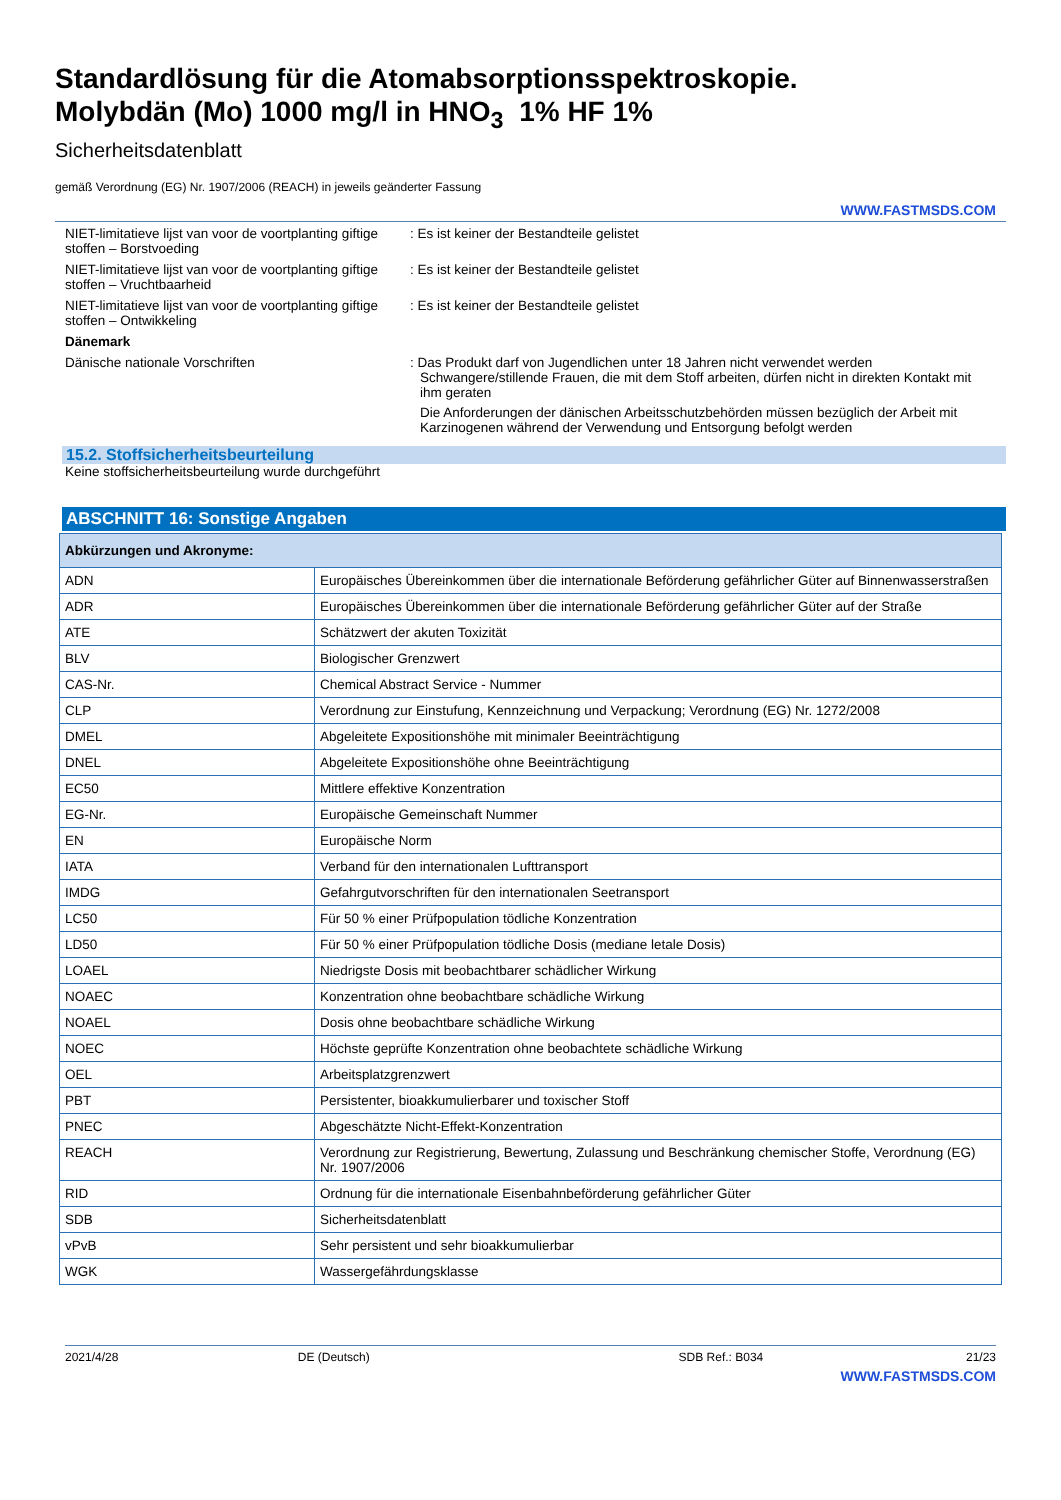Standardlösung für die Atomabsorptionsspektroskopie.
Molybdän (Mo) 1000 mg/l in HNO<sub>3</sub> 1% HF 1%
Sicherheitsdatenblatt
gemäß Verordnung (EG) Nr. 1907/2006 (REACH) in jeweils geänderter Fassung
WWW.FASTMSDS.COM
NIET-limitatieve lijst van voor de voortplanting giftige stoffen – Borstvoeding
: Es ist keiner der Bestandteile gelistet
NIET-limitatieve lijst van voor de voortplanting giftige stoffen – Vruchtbaarheid
: Es ist keiner der Bestandteile gelistet
NIET-limitatieve lijst van voor de voortplanting giftige stoffen – Ontwikkeling
: Es ist keiner der Bestandteile gelistet
Dänemark
Dänische nationale Vorschriften : Das Produkt darf von Jugendlichen unter 18 Jahren nicht verwendet werden
Schwangere/stillende Frauen, die mit dem Stoff arbeiten, dürfen nicht in direkten Kontakt mit ihm geraten
Die Anforderungen der dänischen Arbeitsschutzbehörden müssen bezüglich der Arbeit mit Karzinogenen während der Verwendung und Entsorgung befolgt werden
15.2. Stoffsicherheitsbeurteilung
Keine stoffsicherheitsbeurteilung wurde durchgeführt
ABSCHNITT 16: Sonstige Angaben
| Abkürzungen und Akronyme: | |
| --- | --- |
| ADN | Europäisches Übereinkommen über die internationale Beförderung gefährlicher Güter auf Binnenwasserstraßen |
| ADR | Europäisches Übereinkommen über die internationale Beförderung gefährlicher Güter auf der Straße |
| ATE | Schätzwert der akuten Toxizität |
| BLV | Biologischer Grenzwert |
| CAS-Nr. | Chemical Abstract Service - Nummer |
| CLP | Verordnung zur Einstufung, Kennzeichnung und Verpackung; Verordnung (EG) Nr. 1272/2008 |
| DMEL | Abgeleitete Expositionshöhe mit minimaler Beeinträchtigung |
| DNEL | Abgeleitete Expositionshöhe ohne Beeinträchtigung |
| EC50 | Mittlere effektive Konzentration |
| EG-Nr. | Europäische Gemeinschaft Nummer |
| EN | Europäische Norm |
| IATA | Verband für den internationalen Lufttransport |
| IMDG | Gefahrgutvorschriften für den internationalen Seetransport |
| LC50 | Für 50 % einer Prüfpopulation tödliche Konzentration |
| LD50 | Für 50 % einer Prüfpopulation tödliche Dosis (mediane letale Dosis) |
| LOAEL | Niedrigste Dosis mit beobachtbarer schädlicher Wirkung |
| NOAEC | Konzentration ohne beobachtbare schädliche Wirkung |
| NOAEL | Dosis ohne beobachtbare schädliche Wirkung |
| NOEC | Höchste geprüfte Konzentration ohne beobachtete schädliche Wirkung |
| OEL | Arbeitsplatzgrenzwert |
| PBT | Persistenter, bioakkumulierbarer und toxischer Stoff |
| PNEC | Abgeschätzte Nicht-Effekt-Konzentration |
| REACH | Verordnung zur Registrierung, Bewertung, Zulassung und Beschränkung chemischer Stoffe, Verordnung (EG) Nr. 1907/2006 |
| RID | Ordnung für die internationale Eisenbahnbeförderung gefährlicher Güter |
| SDB | Sicherheitsdatenblatt |
| vPvB | Sehr persistent und sehr bioakkumulierbar |
| WGK | Wassergefährdungsklasse |
2021/4/28 DE (Deutsch) SDB Ref.: B034 21/23
WWW.FASTMSDS.COM